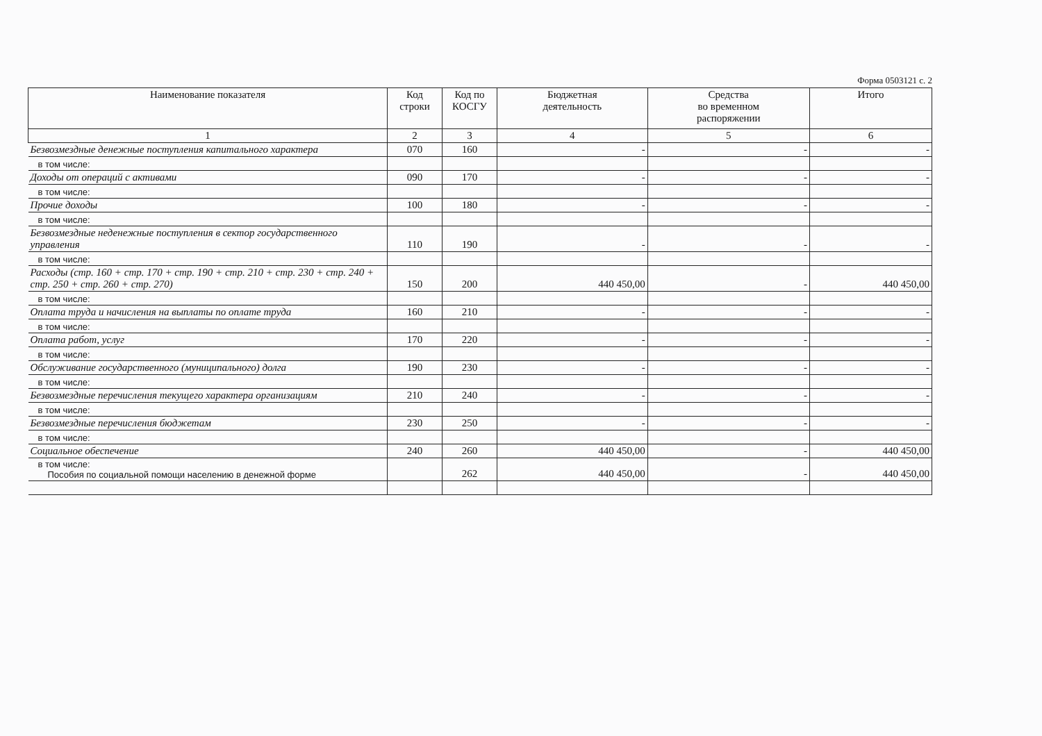Форма 0503121 с. 2
| Наименование показателя | Код строки | Код по КОСГУ | Бюджетная деятельность | Средства во временном распоряжении | Итого |
| --- | --- | --- | --- | --- | --- |
| 1 | 2 | 3 | 4 | 5 | 6 |
| Безвозмездные денежные поступления капитального характера | 070 | 160 | - | - | - |
| в том числе: | | | | | |
| Доходы от операций с активами | 090 | 170 | - | - | - |
| в том числе: | | | | | |
| Прочие доходы | 100 | 180 | - | - | - |
| в том числе: | | | | | |
| Безвозмездные неденежные поступления в сектор государственного управления | 110 | 190 | - | - | - |
| в том числе: | | | | | |
| Расходы (стр. 160 + стр. 170 + стр. 190 + стр. 210 + стр. 230 + стр. 240 + стр. 250 + стр. 260 + стр. 270) | 150 | 200 | 440 450,00 | - | 440 450,00 |
| в том числе: | | | | | |
| Оплата труда и начисления на выплаты по оплате труда | 160 | 210 | - | - | - |
| в том числе: | | | | | |
| Оплата работ, услуг | 170 | 220 | - | - | - |
| в том числе: | | | | | |
| Обслуживание государственного (муниципального) долга | 190 | 230 | - | - | - |
| в том числе: | | | | | |
| Безвозмездные перечисления текущего характера организациям | 210 | 240 | - | - | - |
| в том числе: | | | | | |
| Безвозмездные перечисления бюджетам | 230 | 250 | - | - | - |
| в том числе: | | | | | |
| Социальное обеспечение | 240 | 260 | 440 450,00 | - | 440 450,00 |
| в том числе: Пособия по социальной помощи населению в денежной форме | | 262 | 440 450,00 | - | 440 450,00 |